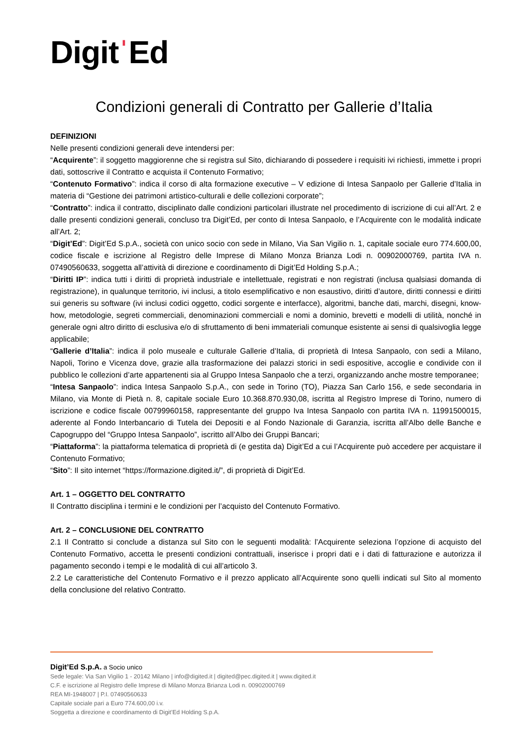DigitˈEd
Condizioni generali di Contratto per Gallerie d’Italia
DEFINIZIONI
Nelle presenti condizioni generali deve intendersi per:
“Acquirente”: il soggetto maggiorenne che si registra sul Sito, dichiarando di possedere i requisiti ivi richiesti, immette i propri dati, sottoscrive il Contratto e acquista il Contenuto Formativo;
“Contenuto Formativo”: indica il corso di alta formazione executive – V edizione di Intesa Sanpaolo per Gallerie d’Italia in materia di “Gestione dei patrimoni artistico-culturali e delle collezioni corporate”;
“Contratto”: indica il contratto, disciplinato dalle condizioni particolari illustrate nel procedimento di iscrizione di cui all’Art. 2 e dalle presenti condizioni generali, concluso tra Digit’Ed, per conto di Intesa Sanpaolo, e l’Acquirente con le modalità indicate all’Art. 2;
“Digit’Ed”: Digit’Ed S.p.A., società con unico socio con sede in Milano, Via San Vigilio n. 1, capitale sociale euro 774.600,00, codice fiscale e iscrizione al Registro delle Imprese di Milano Monza Brianza Lodi n. 00902000769, partita IVA n. 07490560633, soggetta all’attività di direzione e coordinamento di Digit’Ed Holding S.p.A.;
“Diritti IP”: indica tutti i diritti di proprietà industriale e intellettuale, registrati e non registrati (inclusa qualsiasi domanda di registrazione), in qualunque territorio, ivi inclusi, a titolo esemplificativo e non esaustivo, diritti d’autore, diritti connessi e diritti sui generis su software (ivi inclusi codici oggetto, codici sorgente e interfacce), algoritmi, banche dati, marchi, disegni, know-how, metodologie, segreti commerciali, denominazioni commerciali e nomi a dominio, brevetti e modelli di utilità, nonché in generale ogni altro diritto di esclusiva e/o di sfruttamento di beni immateriali comunque esistente ai sensi di qualsivoglia legge applicabile;
“Gallerie d’Italia”: indica il polo museale e culturale Gallerie d’Italia, di proprietà di Intesa Sanpaolo, con sedi a Milano, Napoli, Torino e Vicenza dove, grazie alla trasformazione dei palazzi storici in sedi espositive, accoglie e condivide con il pubblico le collezioni d’arte appartenenti sia al Gruppo Intesa Sanpaolo che a terzi, organizzando anche mostre temporanee;
“Intesa Sanpaolo”: indica Intesa Sanpaolo S.p.A., con sede in Torino (TO), Piazza San Carlo 156, e sede secondaria in Milano, via Monte di Pietà n. 8, capitale sociale Euro 10.368.870.930,08, iscritta al Registro Imprese di Torino, numero di iscrizione e codice fiscale 00799960158, rappresentante del gruppo Iva Intesa Sanpaolo con partita IVA n. 11991500015, aderente al Fondo Interbancario di Tutela dei Depositi e al Fondo Nazionale di Garanzia, iscritta all’Albo delle Banche e Capogruppo del “Gruppo Intesa Sanpaolo”, iscritto all’Albo dei Gruppi Bancari;
“Piattaforma”: la piattaforma telematica di proprietà di (e gestita da) Digit’Ed a cui l’Acquirente può accedere per acquistare il Contenuto Formativo;
“Sito”: Il sito internet “https://formazione.digited.it/”, di proprietà di Digit’Ed.
Art. 1 – OGGETTO DEL CONTRATTO
Il Contratto disciplina i termini e le condizioni per l’acquisto del Contenuto Formativo.
Art. 2 – CONCLUSIONE DEL CONTRATTO
2.1 Il Contratto si conclude a distanza sul Sito con le seguenti modalità: l’Acquirente seleziona l’opzione di acquisto del Contenuto Formativo, accetta le presenti condizioni contrattuali, inserisce i propri dati e i dati di fatturazione e autorizza il pagamento secondo i tempi e le modalità di cui all’articolo 3.
2.2 Le caratteristiche del Contenuto Formativo e il prezzo applicato all’Acquirente sono quelli indicati sul Sito al momento della conclusione del relativo Contratto.
Digit’Ed S.p.A. a Socio unico
Sede legale: Via San Vigilio 1 - 20142 Milano | info@digited.it | digited@pec.digited.it | www.digited.it
C.F. e iscrizione al Registro delle Imprese di Milano Monza Brianza Lodi n. 00902000769
REA MI-1948007 | P.I. 07490560633
Capitale sociale pari a Euro 774.600,00 i.v.
Soggetta a direzione e coordinamento di Digit’Ed Holding S.p.A.